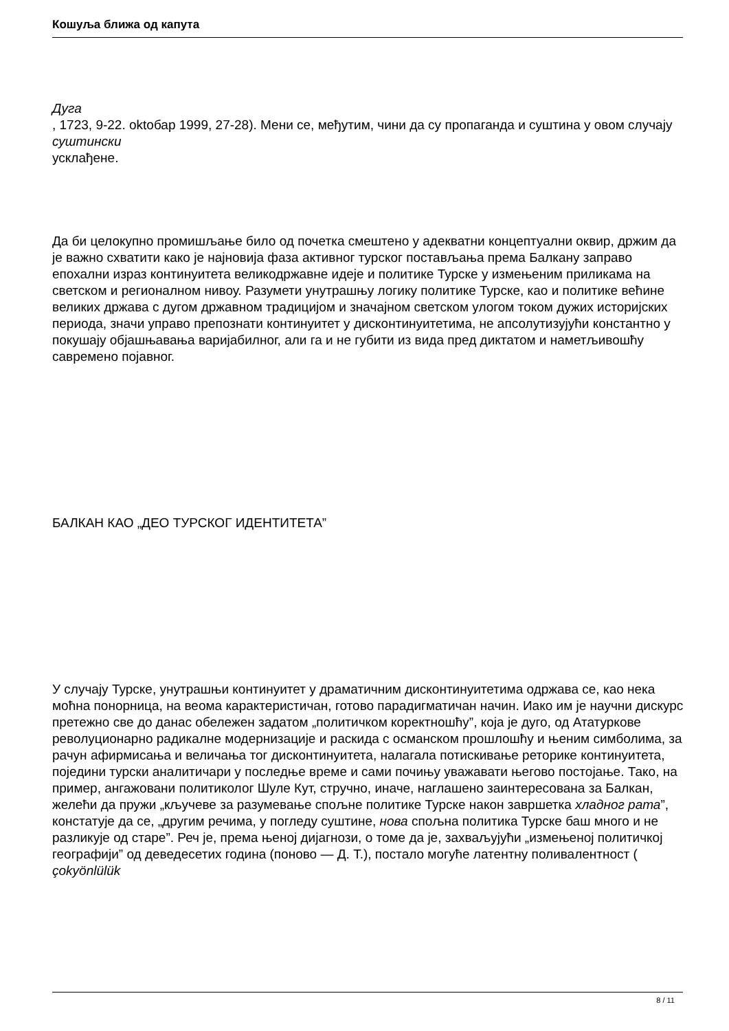Кошуља ближа од капута
Дуга
, 1723, 9-22. oktобар 1999, 27-28). Мени се, међутим, чини да су пропаганда и суштина у овом случају
суштински
усклађене.
Да би целокупно промишљање било од почетка смештено у адекватни концептуални оквир, држим да је важно схватити како је најновија фаза активног турског постављања према Балкану заправо епохални израз континуитета великодржавне идеје и политике Турске у измењеним приликама на светском и регионалном нивоу. Разумети унутрашњу логику политике Турске, као и политике већине великих држава с дугом државном традицијом и значајном светском улогом током дужих историјских периода, значи управо препознати континуитет у дисконтинуитетима, не апсолутизујући константно у покушају објашњавања варијабилног, али га и не губити из вида пред диктатом и наметљивошћу савремено појавног.
БАЛКАН КАО „ДЕО ТУРСКОГ ИДЕНТИТЕТА”
У случају Турске, унутрашњи континуитет у драматичним дисконтинуитетима одржава се, као нека моћна понорница, на веома карактеристичан, готово парадигматичан начин. Иако им је научни дискурс претежно све до данас обележен задатом „политичком коректношћу”, која је дуго, од Ататуркове револуционарно радикалне модернизације и раскида с османском прошлошћу и њеним симболима, за рачун афирмисања и величања тог дисконтинуитета, налагала потискивање реторике континуитета, поједини турски аналитичари у последње време и сами почињу уважавати његово постојање. Тако, на пример, ангажовани политиколог Шуле Кут, стручно, иначе, наглашено заинтересована за Балкан, желећи да пружи „кључеве за разумевање спољне политике Турске након завршетка хладног рата”, констатује да се, „другим речима, у погледу суштине, нова спољна политика Турске баш много и не разликује од старе”. Реч је, према њеној дијагнози, о томе да је, захваљујући „измењеној политичкој географији” од деведесетих година (поново — Д. Т.), постало могуће латентну поливалентност (
çokyönlülük
8 / 11